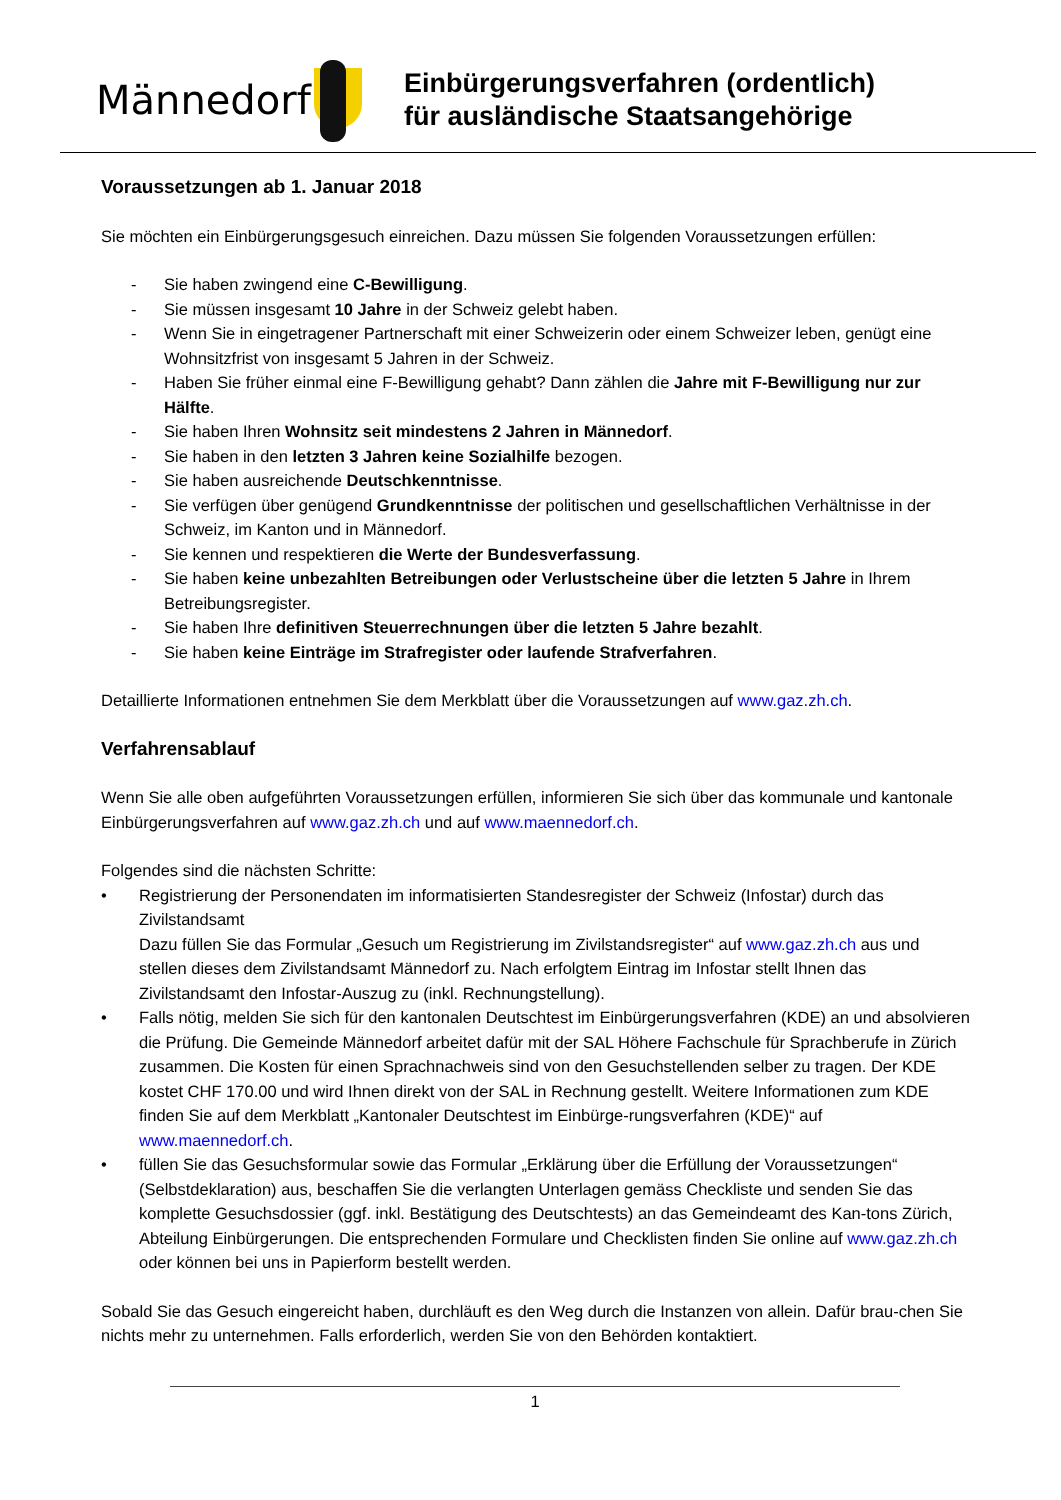Männedorf
Einbürgerungsverfahren (ordentlich)
für ausländische Staatsangehörige
Voraussetzungen ab 1. Januar 2018
Sie möchten ein Einbürgerungsgesuch einreichen. Dazu müssen Sie folgenden Voraussetzungen erfüllen:
- Sie haben zwingend eine C-Bewilligung.
- Sie müssen insgesamt 10 Jahre in der Schweiz gelebt haben.
- Wenn Sie in eingetragener Partnerschaft mit einer Schweizerin oder einem Schweizer leben, genügt eine Wohnsitzfrist von insgesamt 5 Jahren in der Schweiz.
- Haben Sie früher einmal eine F-Bewilligung gehabt? Dann zählen die Jahre mit F-Bewilligung nur zur Hälfte.
- Sie haben Ihren Wohnsitz seit mindestens 2 Jahren in Männedorf.
- Sie haben in den letzten 3 Jahren keine Sozialhilfe bezogen.
- Sie haben ausreichende Deutschkenntnisse.
- Sie verfügen über genügend Grundkenntnisse der politischen und gesellschaftlichen Verhältnisse in der Schweiz, im Kanton und in Männedorf.
- Sie kennen und respektieren die Werte der Bundesverfassung.
- Sie haben keine unbezahlten Betreibungen oder Verlustscheine über die letzten 5 Jahre in Ihrem Betreibungsregister.
- Sie haben Ihre definitiven Steuerrechnungen über die letzten 5 Jahre bezahlt.
- Sie haben keine Einträge im Strafregister oder laufende Strafverfahren.
Detaillierte Informationen entnehmen Sie dem Merkblatt über die Voraussetzungen auf www.gaz.zh.ch.
Verfahrensablauf
Wenn Sie alle oben aufgeführten Voraussetzungen erfüllen, informieren Sie sich über das kommunale und kantonale Einbürgerungsverfahren auf www.gaz.zh.ch und auf www.maennedorf.ch.
Folgendes sind die nächsten Schritte:
• Registrierung der Personendaten im informatisierten Standesregister der Schweiz (Infostar) durch das Zivilstandsamt
Dazu füllen Sie das Formular „Gesuch um Registrierung im Zivilstandsregister“ auf www.gaz.zh.ch aus und stellen dieses dem Zivilstandsamt Männedorf zu. Nach erfolgtem Eintrag im Infostar stellt Ihnen das Zivilstandsamt den Infostar-Auszug zu (inkl. Rechnungstellung).
• Falls nötig, melden Sie sich für den kantonalen Deutschtest im Einbürgerungsverfahren (KDE) an und absolvieren die Prüfung. Die Gemeinde Männedorf arbeitet dafür mit der SAL Höhere Fachschule für Sprachberufe in Zürich zusammen. Die Kosten für einen Sprachnachweis sind von den Gesuchstellenden selber zu tragen. Der KDE kostet CHF 170.00 und wird Ihnen direkt von der SAL in Rechnung gestellt. Weitere Informationen zum KDE finden Sie auf dem Merkblatt „Kantonaler Deutschtest im Einbürge-rungsverfahren (KDE)“ auf www.maennedorf.ch.
• füllen Sie das Gesuchsformular sowie das Formular „Erklärung über die Erfüllung der Voraussetzungen“ (Selbstdeklaration) aus, beschaffen Sie die verlangten Unterlagen gemäss Checkliste und senden Sie das komplette Gesuchsdossier (ggf. inkl. Bestätigung des Deutschtests) an das Gemeindeamt des Kan-tons Zürich, Abteilung Einbürgerungen. Die entsprechenden Formulare und Checklisten finden Sie online auf www.gaz.zh.ch oder können bei uns in Papierform bestellt werden.
Sobald Sie das Gesuch eingereicht haben, durchläuft es den Weg durch die Instanzen von allein. Dafür brau-chen Sie nichts mehr zu unternehmen. Falls erforderlich, werden Sie von den Behörden kontaktiert.
1